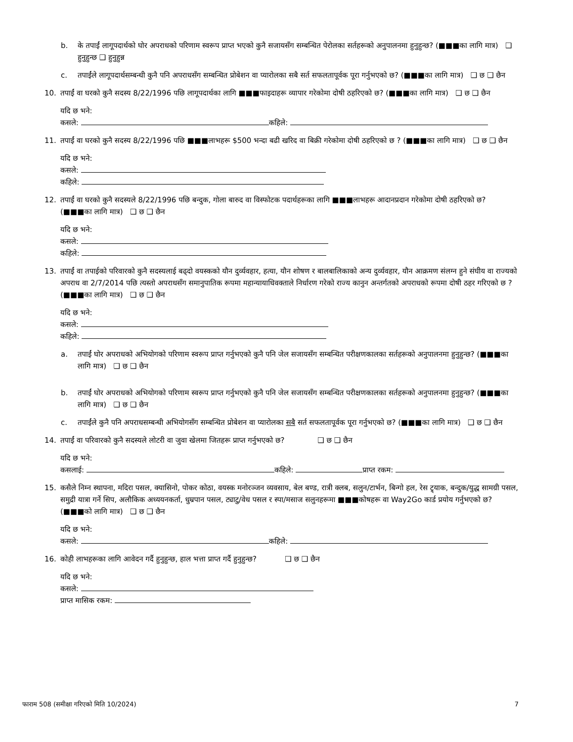b. के तपाईं लागूपदार्थको घोर अपराधको परिणाम स्वरूप प्राप्त भएको कुनै सजायसँग सम्बन्धित पेरोलका सर्तहरूको अनुपालनमा हुनुहुन्छ? (■■■का लागि मात्र) ❑ हुनुहुन्छ ❑ हुनुहुन्न
c. तपाईंले लागूपदार्थसम्बन्धी कुनै पनि अपराधसँग सम्बन्धित प्रोबेशन वा प्यारोलका सबै सर्त सफलतापूर्वक पूरा गर्नुभएको छ? (■■■का लागि मात्र) ❑ छ ❑ छैन
10. तपाईं वा घरको कुनै सदस्य 8/22/1996 पछि लागूपदार्थका लागि ■■■फाइदाहरू व्यापार गरेकोमा दोषी ठहरिएको छ? (■■■का लागि मात्र) ❑ छ ❑ छैन
यदि छ भने:
कसले: कहिले:
11. तपाईं वा घरको कुनै सदस्य 8/22/1996 पछि ■■■लाभहरू $500 भन्दा बढी खरिद वा बिक्री गरेकोमा दोषी ठहरिएको छ ? (■■■का लागि मात्र) ❑ छ ❑ छैन
यदि छ भने:
कसले:
कहिले:
12. तपाईं वा घरको कुनै सदस्यले 8/22/1996 पछि बन्दुक, गोला बारुद वा विस्फोटक पदार्थहरूका लागि ■■■लाभहरू आदानप्रदान गरेकोमा दोषी ठहरिएको छ? (■■■का लागि मात्र) ❑ छ ❑ छैन
यदि छ भने:
कसले:
कहिले:
13. तपाईं वा तपाईको परिवारको कुनै सदस्यलाई बढ्दो वयस्कको यौन दुर्व्यवहार, हत्या, यौन शोषण र बालबालिकाको अन्य दुर्व्यवहार, यौन आक्रमण संलग्न हुने संघीय वा राज्यको अपराध वा 2/7/2014 पछि त्यस्तो अपराधसँग समानुपातिक रूपमा महान्यायाधिवक्ताले निर्धारण गरेको राज्य कानुन अन्तर्गतको अपराधको रूपमा दोषी ठहर गरिएको छ ? (■■■का लागि मात्र) ❑ छ ❑ छैन
यदि छ भने:
कसले:
कहिले:
a. तपाईं घोर अपराधको अभियोगको परिणाम स्वरूप प्राप्त गर्नुभएको कुनै पनि जेल सजायसँग सम्बन्धित परीक्षणकालका सर्तहरूको अनुपालनमा हुनुहुन्छ? (■■■का लागि मात्र) ❑ छ ❑ छैन
b. तपाईं घोर अपराधको अभियोगको परिणाम स्वरूप प्राप्त गर्नुभएको कुनै पनि जेल सजायसँग सम्बन्धित परीक्षणकालका सर्तहरूको अनुपालनमा हुनुहुन्छ? (■■■का लागि मात्र) ❑ छ ❑ छैन
c. तपाईंले कुनै पनि अपराधसम्बन्धी अभियोगसँग सम्बन्धित प्रोबेशन वा प्यारोलका सबै सर्त सफलतापूर्वक पूरा गर्नुभएको छ? (■■■का लागि मात्र) ❑ छ ❑ छैन
14. तपाईं वा परिवारको कुनै सदस्यले लोटरी वा जुवा खेलमा जितहरू प्राप्त गर्नुभएको छ? ❑ छ ❑ छैन
यदि छ भने:
कसलाई: कहिले: प्राप्त रकम:
15. कसैले निम्न स्थापना, मदिरा पसल, क्यासिनो, पोकर कोठा, वयस्क मनोरञ्जन व्यवसाय, बेल बण्ड, रात्री क्लब, सलुन/टार्भन, बिन्गो हल, रेस ट्र्याक, बन्दुक/युद्ध सामग्री पसल, समुद्री यात्रा गर्ने सिप, अलौकिक अध्ययनकर्ता, धुम्रपान पसल, ट्याटु/वेध पसल र स्पा/मसाज सलुनहरूमा ■■■कोषहरू वा Way2Go कार्ड प्रयोय गर्नुभएको छ? (■■■को लागि मात्र) ❑ छ ❑ छैन
यदि छ भने:
कसले: कहिले:
16. कोही लाभहरूका लागि आवेदन गर्दै हुनुहुन्छ, हाल भत्ता प्राप्त गर्दै हुनुहुन्छ? ❑ छ ❑ छैन
यदि छ भने:
कसले:
प्राप्त मासिक रकम:
फाराम 508 (समीक्षा गरिएको मिति 10/2024) 7